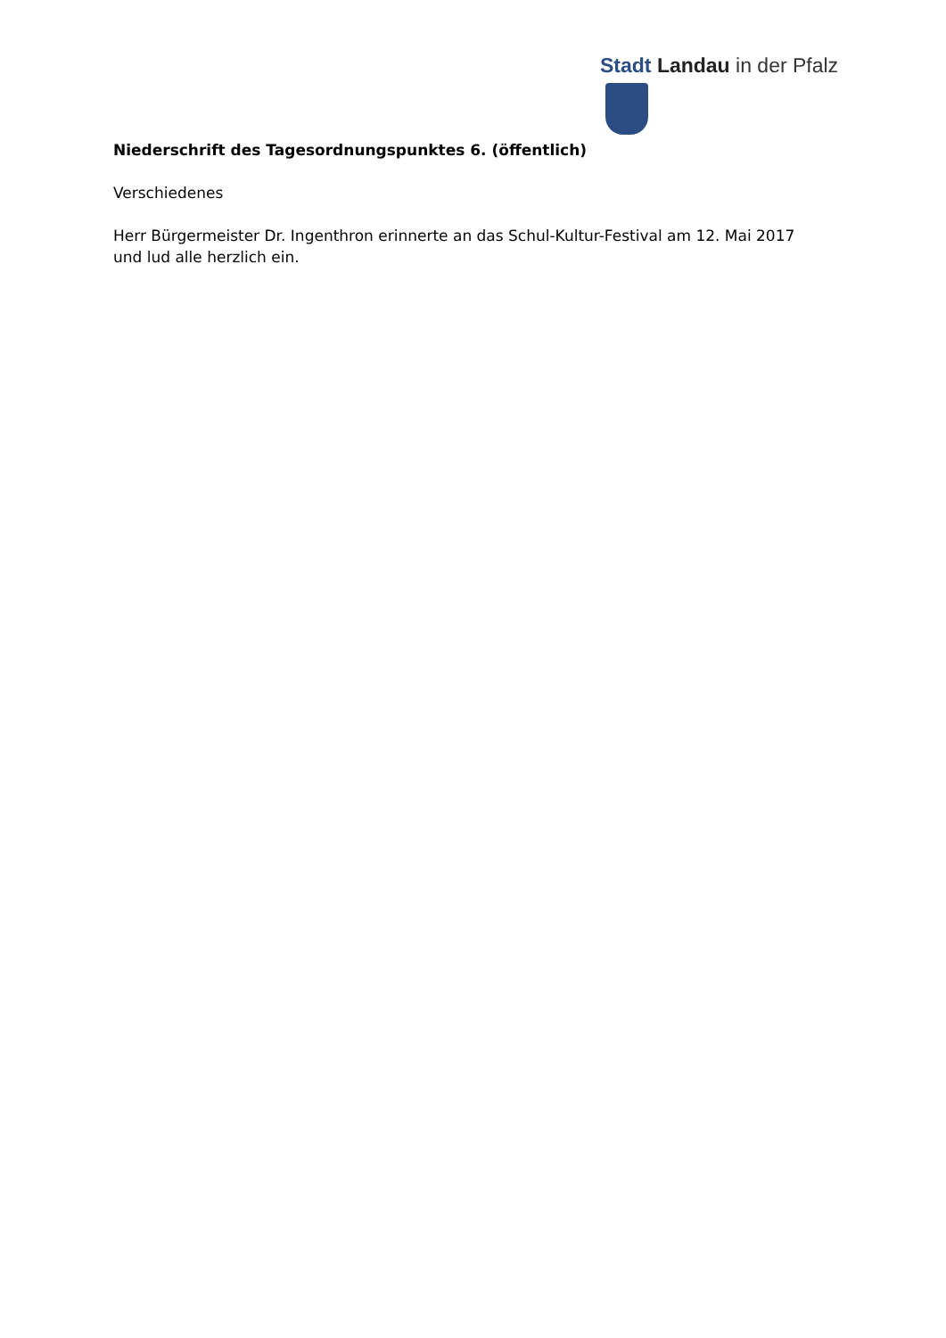Stadt Landau in der Pfalz
Niederschrift des Tagesordnungspunktes 6. (öffentlich)
Verschiedenes
Herr Bürgermeister Dr. Ingenthron erinnerte an das Schul-Kultur-Festival am 12. Mai 2017 und lud alle herzlich ein.